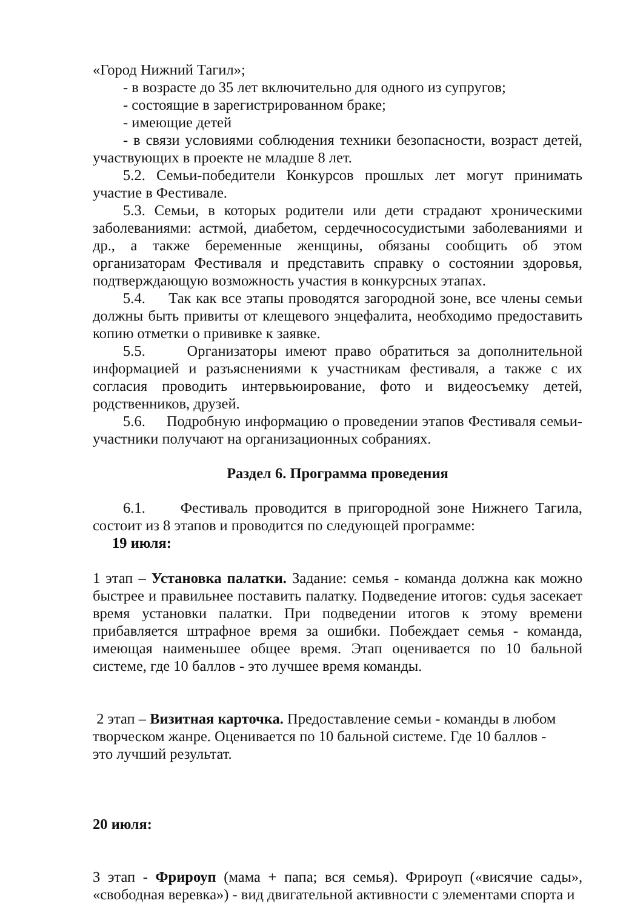«Город Нижний Тагил»;
- в возрасте до 35 лет включительно для одного из супругов;
- состоящие в зарегистрированном браке;
- имеющие детей
- в связи условиями соблюдения техники безопасности, возраст детей, участвующих в проекте не младше 8 лет.
5.2. Семьи-победители Конкурсов прошлых лет могут принимать участие в Фестивале.
5.3. Семьи, в которых родители или дети страдают хроническими заболеваниями: астмой, диабетом, сердечнососудистыми заболеваниями и др., а также беременные женщины, обязаны сообщить об этом организаторам Фестиваля и представить справку о состоянии здоровья, подтверждающую возможность участия в конкурсных этапах.
5.4. Так как все этапы проводятся загородной зоне, все члены семьи должны быть привиты от клещевого энцефалита, необходимо предоставить копию отметки о прививке к заявке.
5.5. Организаторы имеют право обратиться за дополнительной информацией и разъяснениями к участникам фестиваля, а также с их согласия проводить интервьюирование, фото и видеосъемку детей, родственников, друзей.
5.6. Подробную информацию о проведении этапов Фестиваля семьи-участники получают на организационных собраниях.
Раздел 6. Программа проведения
6.1. Фестиваль проводится в пригородной зоне Нижнего Тагила, состоит из 8 этапов и проводится по следующей программе:
19 июля:
1 этап – Установка палатки. Задание: семья - команда должна как можно быстрее и правильнее поставить палатку. Подведение итогов: судья засекает время установки палатки. При подведении итогов к этому времени прибавляется штрафное время за ошибки. Побеждает семья - команда, имеющая наименьшее общее время. Этап оценивается по 10 бальной системе, где 10 баллов - это лучшее время команды.
2 этап – Визитная карточка. Предоставление семьи - команды в любом творческом жанре. Оценивается по 10 бальной системе. Где 10 баллов - это лучший результат.
20 июля:
3 этап - Фрироуп (мама + папа; вся семья). Фрироуп («висячие сады», «свободная веревка») - вид двигательной активности с элементами спорта и